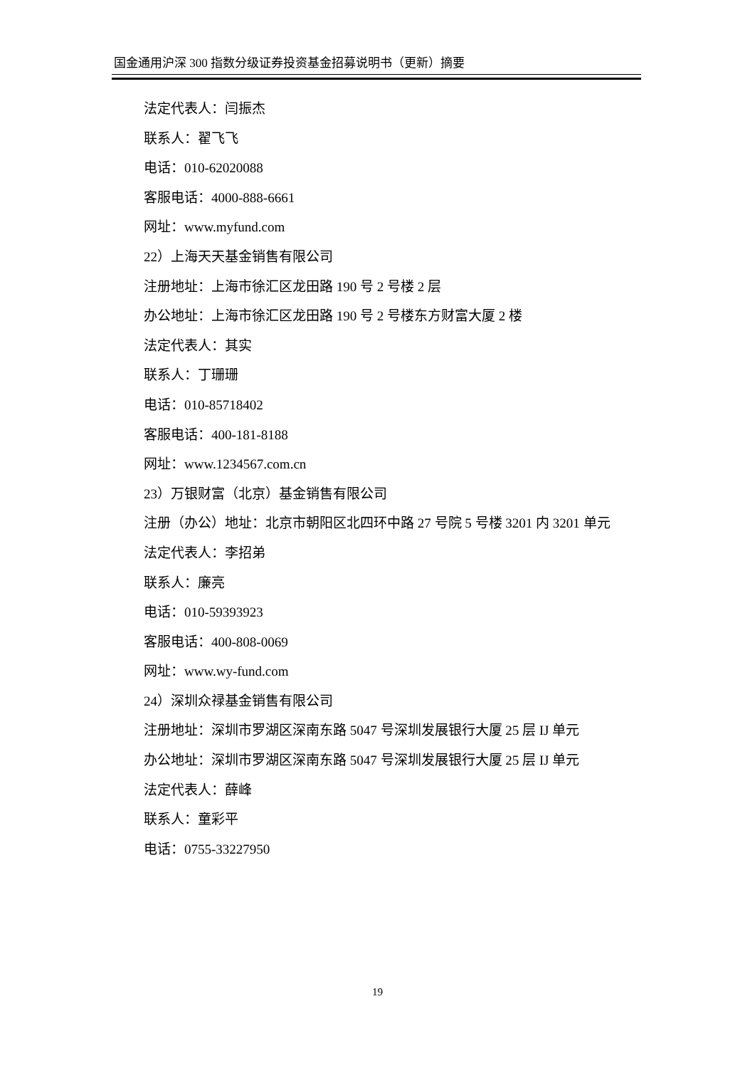国金通用沪深 300 指数分级证券投资基金招募说明书（更新）摘要
法定代表人：闫振杰
联系人：翟飞飞
电话：010-62020088
客服电话：4000-888-6661
网址：www.myfund.com
22）上海天天基金销售有限公司
注册地址：上海市徐汇区龙田路 190 号 2 号楼 2 层
办公地址：上海市徐汇区龙田路 190 号 2 号楼东方财富大厦 2 楼
法定代表人：其实
联系人：丁珊珊
电话：010-85718402
客服电话：400-181-8188
网址：www.1234567.com.cn
23）万银财富（北京）基金销售有限公司
注册（办公）地址：北京市朝阳区北四环中路 27 号院 5 号楼 3201 内 3201 单元
法定代表人：李招弟
联系人：廉亮
电话：010-59393923
客服电话：400-808-0069
网址：www.wy-fund.com
24）深圳众禄基金销售有限公司
注册地址：深圳市罗湖区深南东路 5047 号深圳发展银行大厦 25 层 IJ 单元
办公地址：深圳市罗湖区深南东路 5047 号深圳发展银行大厦 25 层 IJ 单元
法定代表人：薛峰
联系人：童彩平
电话：0755-33227950
19